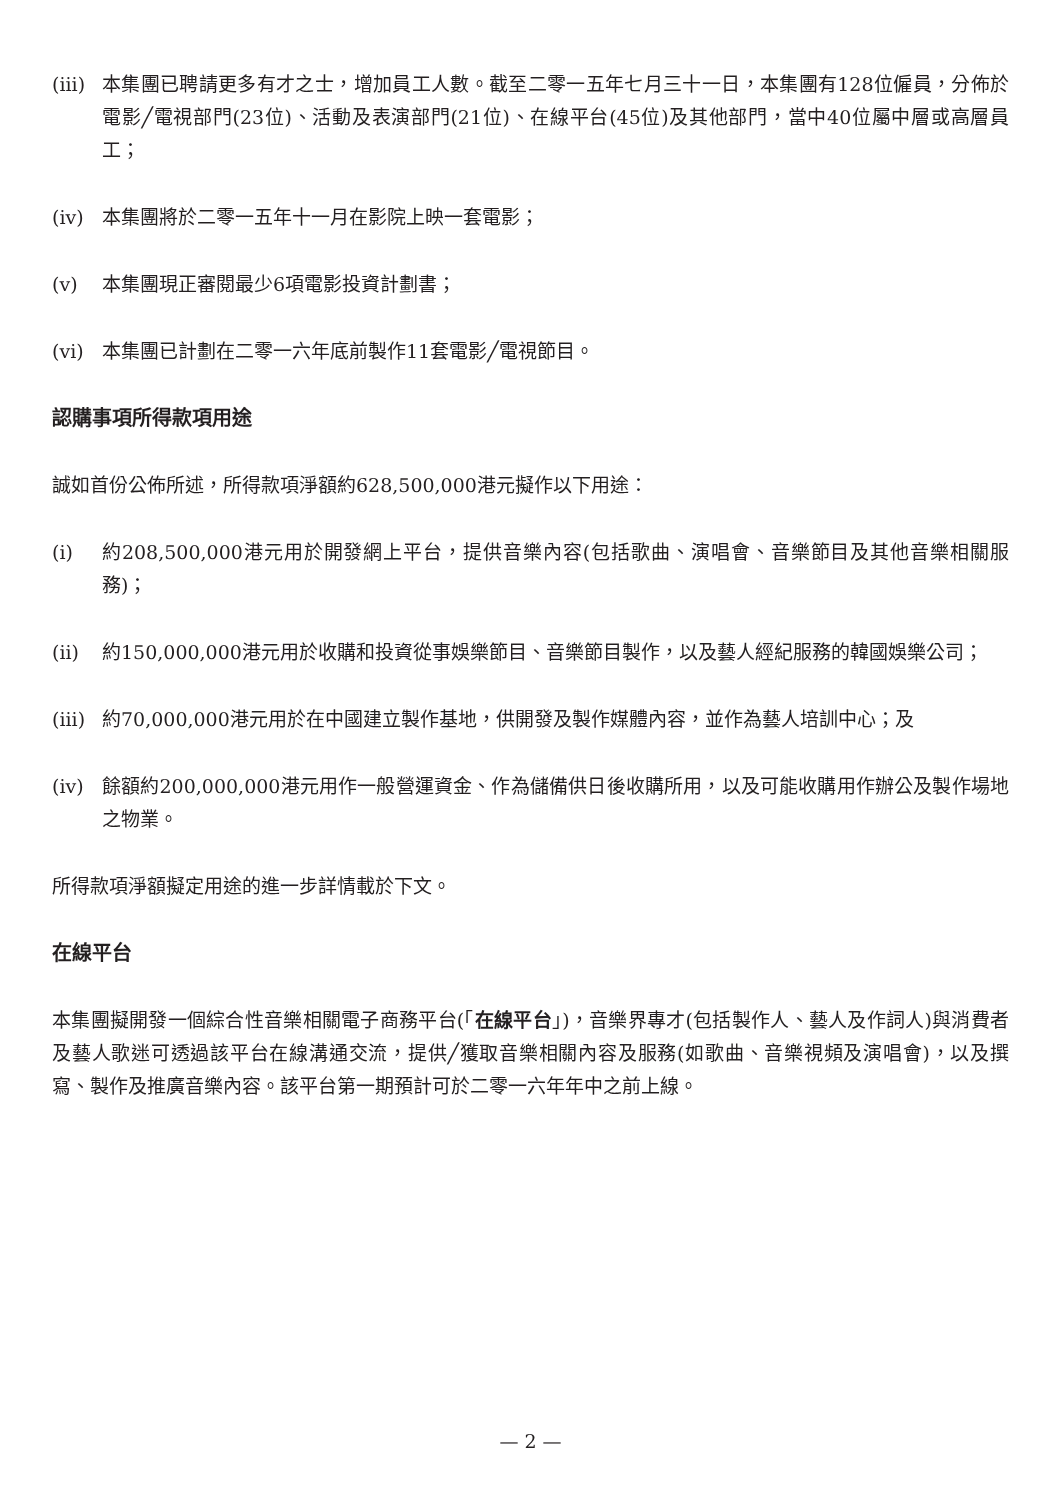(iii)
本集團已聘請更多有才之士，增加員工人數。截至二零一五年七月三十一日，本集團有128位僱員，分佈於電影╱電視部門(23位)、活動及表演部門(21位)、在線平台(45位)及其他部門，當中40位屬中層或高層員工；
(iv) 本集團將於二零一五年十一月在影院上映一套電影；
(v) 本集團現正審閱最少6項電影投資計劃書；
(vi) 本集團已計劃在二零一六年底前製作11套電影╱電視節目。
認購事項所得款項用途
誠如首份公佈所述，所得款項淨額約628,500,000港元擬作以下用途：
(i) 約208,500,000港元用於開發網上平台，提供音樂內容(包括歌曲、演唱會、音樂節目及其他音樂相關服務)；
(ii) 約150,000,000港元用於收購和投資從事娛樂節目、音樂節目製作，以及藝人經紀服務的韓國娛樂公司；
(iii)
約70,000,000港元用於在中國建立製作基地，供開發及製作媒體內容，並作為藝人培訓中心；及
(iv) 餘額約200,000,000港元用作一般營運資金、作為儲備供日後收購所用，以及可能收購用作辦公及製作場地之物業。
所得款項淨額擬定用途的進一步詳情載於下文。
在線平台
本集團擬開發一個綜合性音樂相關電子商務平台(「在線平台」)，音樂界專才(包括製作人、藝人及作詞人)與消費者及藝人歌迷可透過該平台在線溝通交流，提供╱獲取音樂相關內容及服務(如歌曲、音樂視頻及演唱會)，以及撰寫、製作及推廣音樂內容。該平台第一期預計可於二零一六年年中之前上線。
— 2 —